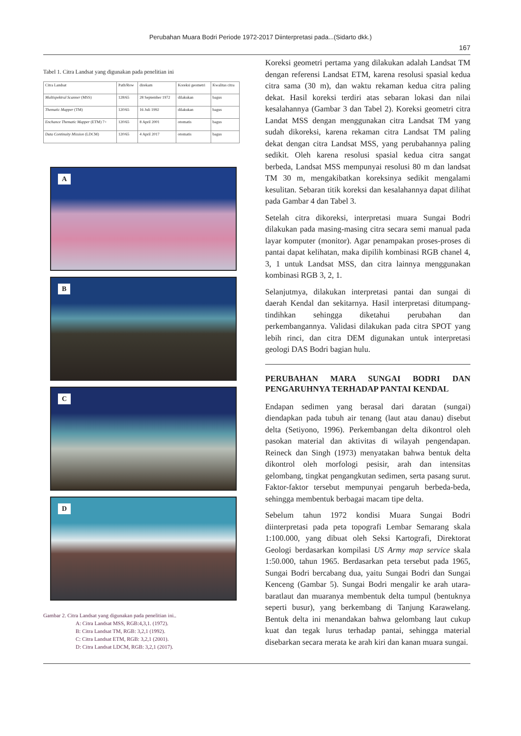Perubahan Muara Bodri Periode 1972-2017 Diinterpretasi pada...(Sidarto dkk.)
167
Tabel 1. Citra Landsat yang digunakan pada penelitian ini
| Citra Landsat | Path/Row | direkam | Koreksi geometri | Kwalitas citra |
| Multispektral Scanner (MSS) | 128/65 | 28 September 1972 | dilakukan | bagus |
| Thematic Mapper (TM) | 120/65 | 16 Juli 1992 | dilakukan | bagus |
| Enchance Thematic Mapper (ETM) 7+ | 120/65 | 8 April 2001 | otomatis | bagus |
| Data Continuity Mission (LDCM) | 120/65 | 4 April 2017 | otomatis | bagus |
A
B
C
D
Gambar 2. Citra Landsat yang digunakan pada penelitian ini..
A: Citra Landsat MSS, RGB:4,3,1. (1972).
B: Citra Landsat TM, RGB: 3,2,1 (1992).
C: Citra Landsat ETM, RGB: 3,2,1 (2001).
D: Citra Landsat LDCM, RGB: 3,2,1 (2017).
Koreksi geometri pertama yang dilakukan adalah Landsat TM dengan referensi Landsat ETM, karena resolusi spasial kedua citra sama (30 m), dan waktu rekaman kedua citra paling dekat. Hasil koreksi terdiri atas sebaran lokasi dan nilai kesalahannya (Gambar 3 dan Tabel 2). Koreksi geometri citra Landat MSS dengan menggunakan citra Landsat TM yang sudah dikoreksi, karena rekaman citra Landsat TM paling dekat dengan citra Landsat MSS, yang perubahannya paling sedikit. Oleh karena resolusi spasial kedua citra sangat berbeda, Landsat MSS mempunyai resolusi 80 m dan landsat TM 30 m, mengakibatkan koreksinya sedikit mengalami kesulitan. Sebaran titik koreksi dan kesalahannya dapat dilihat pada Gambar 4 dan Tabel 3.
Setelah citra dikoreksi, interpretasi muara Sungai Bodri dilakukan pada masing-masing citra secara semi manual pada layar komputer (monitor). Agar penampakan proses-proses di pantai dapat kelihatan, maka dipilih kombinasi RGB chanel 4, 3, 1 untuk Landsat MSS, dan citra lainnya menggunakan kombinasi RGB 3, 2, 1.
Selanjutmya, dilakukan interpretasi pantai dan sungai di daerah Kendal dan sekitarnya. Hasil interpretasi ditumpang-tindihkan sehingga diketahui perubahan dan perkembangannya. Validasi dilakukan pada citra SPOT yang lebih rinci, dan citra DEM digunakan untuk interpretasi geologi DAS Bodri bagian hulu.
PERUBAHAN MARA SUNGAI BODRI DAN PENGARUHNYA TERHADAP PANTAI KENDAL
Endapan sedimen yang berasal dari daratan (sungai) diendapkan pada tubuh air tenang (laut atau danau) disebut delta (Setiyono, 1996). Perkembangan delta dikontrol oleh pasokan material dan aktivitas di wilayah pengendapan. Reineck dan Singh (1973) menyatakan bahwa bentuk delta dikontrol oleh morfologi pesisir, arah dan intensitas gelombang, tingkat pengangkutan sedimen, serta pasang surut. Faktor-faktor tersebut mempunyai pengaruh berbeda-beda, sehingga membentuk berbagai macam tipe delta.
Sebelum tahun 1972 kondisi Muara Sungai Bodri diinterpretasi pada peta topografi Lembar Semarang skala 1:100.000, yang dibuat oleh Seksi Kartografi, Direktorat Geologi berdasarkan kompilasi US Army map service skala 1:50.000, tahun 1965. Berdasarkan peta tersebut pada 1965, Sungai Bodri bercabang dua, yaitu Sungai Bodri dan Sungai Kenceng (Gambar 5). Sungai Bodri mengalir ke arah utara-baratlaut dan muaranya membentuk delta tumpul (bentuknya seperti busur), yang berkembang di Tanjung Karawelang. Bentuk delta ini menandakan bahwa gelombang laut cukup kuat dan tegak lurus terhadap pantai, sehingga material disebarkan secara merata ke arah kiri dan kanan muara sungai.